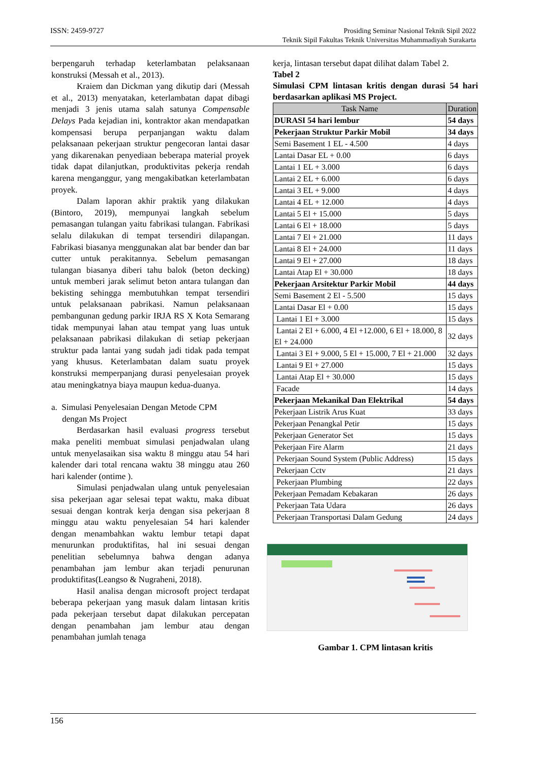ISSN: 2459-9727 Prosiding Seminar Nasional Teknik Sipil 2022
Teknik Sipil Fakultas Teknik Universitas Muhammadiyah Surakarta
berpengaruh terhadap keterlambatan pelaksanaan konstruksi (Messah et al., 2013).
Kraiem dan Dickman yang dikutip dari (Messah et al., 2013) menyatakan, keterlambatan dapat dibagi menjadi 3 jenis utama salah satunya Compensable Delays Pada kejadian ini, kontraktor akan mendapatkan kompensasi berupa perpanjangan waktu dalam pelaksanaan pekerjaan struktur pengecoran lantai dasar yang dikarenakan penyediaan beberapa material proyek tidak dapat dilanjutkan, produktivitas pekerja rendah karena menganggur, yang mengakibatkan keterlambatan proyek.
Dalam laporan akhir praktik yang dilakukan (Bintoro, 2019), mempunyai langkah sebelum pemasangan tulangan yaitu fabrikasi tulangan. Fabrikasi selalu dilakukan di tempat tersendiri dilapangan. Fabrikasi biasanya menggunakan alat bar bender dan bar cutter untuk perakitannya. Sebelum pemasangan tulangan biasanya diberi tahu balok (beton decking) untuk memberi jarak selimut beton antara tulangan dan bekisting sehingga membutuhkan tempat tersendiri untuk pelaksanaan pabrikasi. Namun pelaksanaan pembangunan gedung parkir IRJA RS X Kota Semarang tidak mempunyai lahan atau tempat yang luas untuk pelaksanaan pabrikasi dilakukan di setiap pekerjaan struktur pada lantai yang sudah jadi tidak pada tempat yang khusus. Keterlambatan dalam suatu proyek konstruksi memperpanjang durasi penyelesaian proyek atau meningkatnya biaya maupun kedua-duanya.
a. Simulasi Penyelesaian Dengan Metode CPM
dengan Ms Project
Berdasarkan hasil evaluasi progress tersebut maka peneliti membuat simulasi penjadwalan ulang untuk menyelasaikan sisa waktu 8 minggu atau 54 hari kalender dari total rencana waktu 38 minggu atau 260 hari kalender (ontime ).
Simulasi penjadwalan ulang untuk penyelesaian sisa pekerjaan agar selesai tepat waktu, maka dibuat sesuai dengan kontrak kerja dengan sisa pekerjaan 8 minggu atau waktu penyelesaian 54 hari kalender dengan menambahkan waktu lembur tetapi dapat menurunkan produktifitas, hal ini sesuai dengan penelitian sebelumnya bahwa dengan adanya penambahan jam lembur akan terjadi penurunan produktifitas(Leangso & Nugraheni, 2018).
Hasil analisa dengan microsoft project terdapat beberapa pekerjaan yang masuk dalam lintasan kritis pada pekerjaan tersebut dapat dilakukan percepatan dengan penambahan jam lembur atau dengan penambahan jumlah tenaga
kerja, lintasan tersebut dapat dilihat dalam Tabel 2.
Tabel 2
Simulasi CPM lintasan kritis dengan durasi 54 hari berdasarkan aplikasi MS Project.
| Task Name | Duration |
| --- | --- |
| DURASI 54 hari lembur | 54 days |
| Pekerjaan Struktur Parkir Mobil | 34 days |
| Semi Basement 1 EL - 4.500 | 4 days |
| Lantai Dasar EL + 0.00 | 6 days |
| Lantai 1 EL + 3.000 | 6 days |
| Lantai 2 EL + 6.000 | 6 days |
| Lantai 3 EL + 9.000 | 4 days |
| Lantai 4 EL + 12.000 | 4 days |
| Lantai 5 El + 15.000 | 5 days |
| Lantai 6 El + 18.000 | 5 days |
| Lantai 7 El + 21.000 | 11 days |
| Lantai 8 El + 24.000 | 11 days |
| Lantai 9 El + 27.000 | 18 days |
| Lantai Atap El + 30.000 | 18 days |
| Pekerjaan Arsitektur Parkir Mobil | 44 days |
| Semi Basement 2 El - 5.500 | 15 days |
| Lantai Dasar El + 0.00 | 15 days |
| Lantai 1 El + 3.000 | 15 days |
| Lantai 2 El + 6.000, 4 El +12.000, 6 El + 18.000, 8 El + 24.000 | 32 days |
| Lantai 3 El + 9.000, 5 El + 15.000, 7 El + 21.000 | 32 days |
| Lantai 9 El + 27.000 | 15 days |
| Lantai Atap El + 30.000 | 15 days |
| Facade | 14 days |
| Pekerjaan Mekanikal Dan Elektrikal | 54 days |
| Pekerjaan Listrik Arus Kuat | 33 days |
| Pekerjaan Penangkal Petir | 15 days |
| Pekerjaan Generator Set | 15 days |
| Pekerjaan Fire Alarm | 21 days |
| Pekerjaan Sound System (Public Address) | 15 days |
| Pekerjaan Cctv | 21 days |
| Pekerjaan Plumbing | 22 days |
| Pekerjaan Pemadam Kebakaran | 26 days |
| Pekerjaan Tata Udara | 26 days |
| Pekerjaan Transportasi Dalam Gedung | 24 days |
Gambar 1. CPM lintasan kritis
156